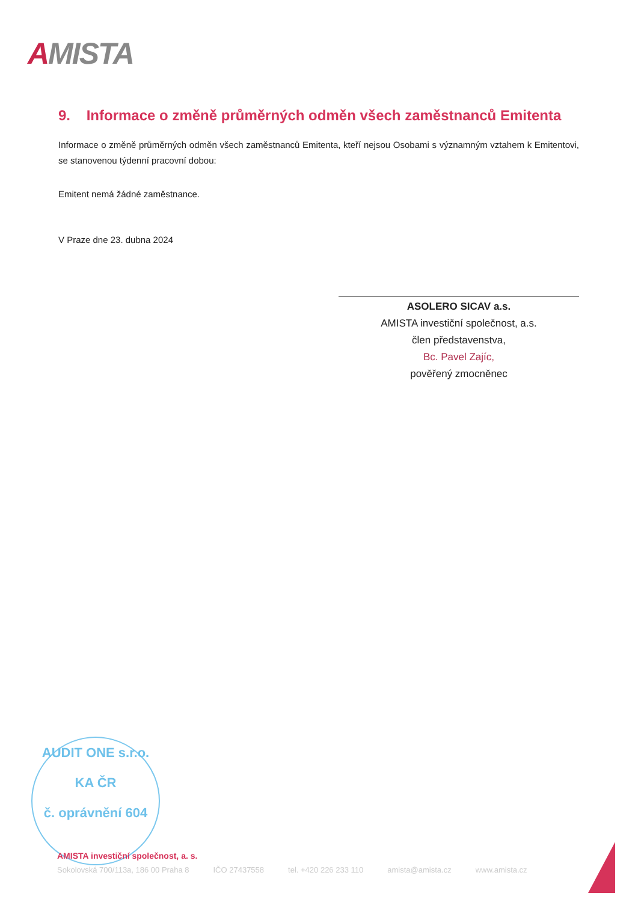AMISTA
9. Informace o změně průměrných odměn všech zaměstnanců Emitenta
Informace o změně průměrných odměn všech zaměstnanců Emitenta, kteří nejsou Osobami s významným vztahem k Emitentovi, se stanovenou týdenní pracovní dobou:
Emitent nemá žádné zaměstnance.
V Praze dne 23. dubna 2024
ASOLERO SICAV a.s.
AMISTA investiční společnost, a.s.
člen představenstva,
Bc. Pavel Zajíc,
pověřený zmocněnec
AUDIT ONE s.r.o.
KA ČR
č. oprávnění 604
AMISTA investiční společnost, a. s.
Sokolovská 700/113a, 186 00 Praha 8 IČO 27437558 tel. +420 226 233 110 amista@amista.cz www.amista.cz